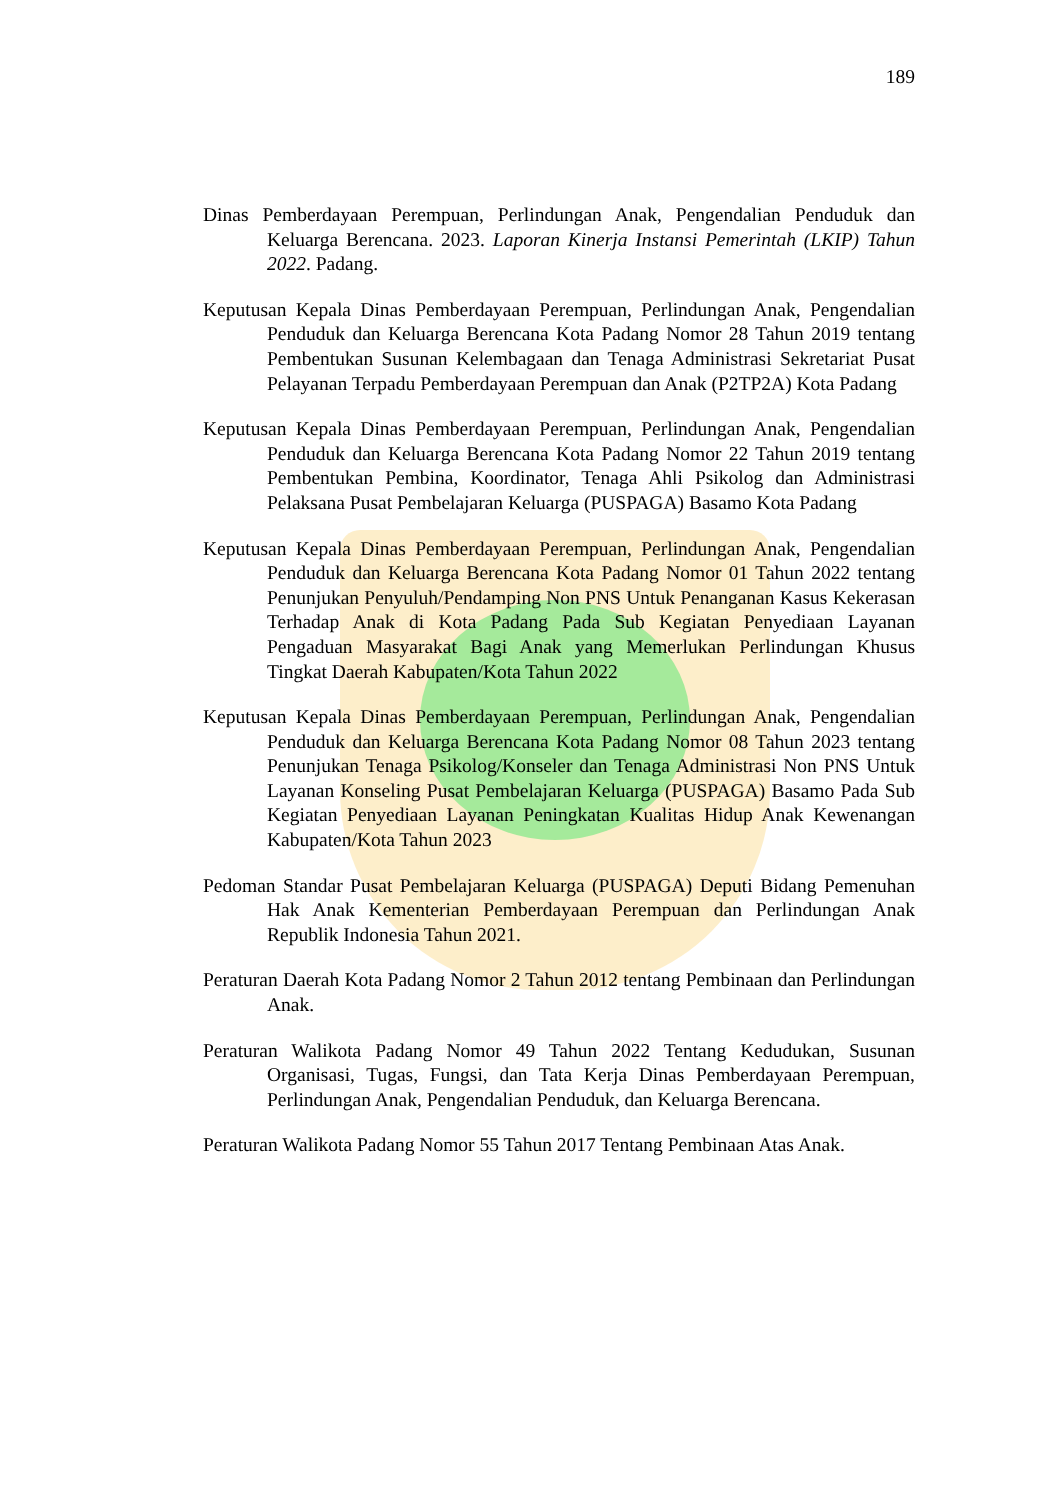189
Dinas Pemberdayaan Perempuan, Perlindungan Anak, Pengendalian Penduduk dan Keluarga Berencana. 2023. Laporan Kinerja Instansi Pemerintah (LKIP) Tahun 2022. Padang.
Keputusan Kepala Dinas Pemberdayaan Perempuan, Perlindungan Anak, Pengendalian Penduduk dan Keluarga Berencana Kota Padang Nomor 28 Tahun 2019 tentang Pembentukan Susunan Kelembagaan dan Tenaga Administrasi Sekretariat Pusat Pelayanan Terpadu Pemberdayaan Perempuan dan Anak (P2TP2A) Kota Padang
Keputusan Kepala Dinas Pemberdayaan Perempuan, Perlindungan Anak, Pengendalian Penduduk dan Keluarga Berencana Kota Padang Nomor 22 Tahun 2019 tentang Pembentukan Pembina, Koordinator, Tenaga Ahli Psikolog dan Administrasi Pelaksana Pusat Pembelajaran Keluarga (PUSPAGA) Basamo Kota Padang
Keputusan Kepala Dinas Pemberdayaan Perempuan, Perlindungan Anak, Pengendalian Penduduk dan Keluarga Berencana Kota Padang Nomor 01 Tahun 2022 tentang Penunjukan Penyuluh/Pendamping Non PNS Untuk Penanganan Kasus Kekerasan Terhadap Anak di Kota Padang Pada Sub Kegiatan Penyediaan Layanan Pengaduan Masyarakat Bagi Anak yang Memerlukan Perlindungan Khusus Tingkat Daerah Kabupaten/Kota Tahun 2022
Keputusan Kepala Dinas Pemberdayaan Perempuan, Perlindungan Anak, Pengendalian Penduduk dan Keluarga Berencana Kota Padang Nomor 08 Tahun 2023 tentang Penunjukan Tenaga Psikolog/Konseler dan Tenaga Administrasi Non PNS Untuk Layanan Konseling Pusat Pembelajaran Keluarga (PUSPAGA) Basamo Pada Sub Kegiatan Penyediaan Layanan Peningkatan Kualitas Hidup Anak Kewenangan Kabupaten/Kota Tahun 2023
Pedoman Standar Pusat Pembelajaran Keluarga (PUSPAGA) Deputi Bidang Pemenuhan Hak Anak Kementerian Pemberdayaan Perempuan dan Perlindungan Anak Republik Indonesia Tahun 2021.
Peraturan Daerah Kota Padang Nomor 2 Tahun 2012 tentang Pembinaan dan Perlindungan Anak.
Peraturan Walikota Padang Nomor 49 Tahun 2022 Tentang Kedudukan, Susunan Organisasi, Tugas, Fungsi, dan Tata Kerja Dinas Pemberdayaan Perempuan, Perlindungan Anak, Pengendalian Penduduk, dan Keluarga Berencana.
Peraturan Walikota Padang Nomor 55 Tahun 2017 Tentang Pembinaan Atas Anak.